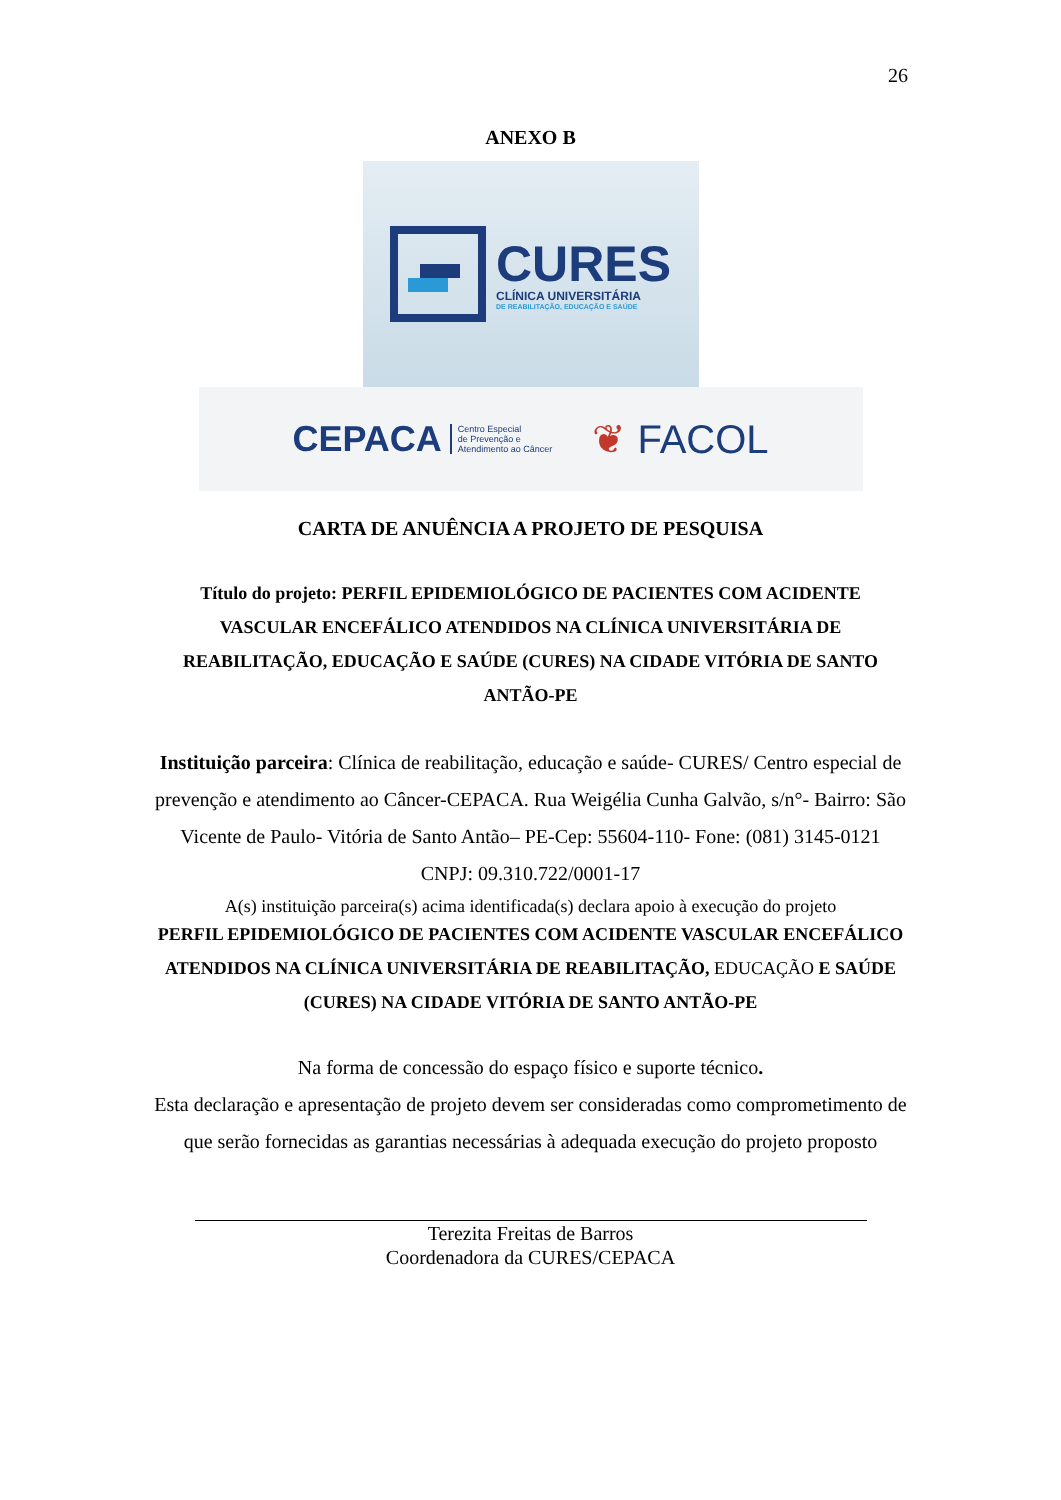26
ANEXO B
CURES
CLÍNICA UNIVERSITÁRIA
DE REABILITAÇÃO, EDUCAÇÃO E SAÚDE
CEPACA Centro Especial
de Prevenção e
Atendimento ao Câncer
❦ FACOL
CARTA DE ANUÊNCIA A PROJETO DE PESQUISA
Título do projeto: PERFIL EPIDEMIOLÓGICO DE PACIENTES COM ACIDENTE VASCULAR ENCEFÁLICO ATENDIDOS NA CLÍNICA UNIVERSITÁRIA DE REABILITAÇÃO, EDUCAÇÃO E SAÚDE (CURES) NA CIDADE VITÓRIA DE SANTO ANTÃO-PE
Instituição parceira: Clínica de reabilitação, educação e saúde- CURES/ Centro especial de prevenção e atendimento ao Câncer-CEPACA. Rua Weigélia Cunha Galvão, s/n°- Bairro: São Vicente de Paulo- Vitória de Santo Antão– PE-Cep: 55604-110- Fone: (081) 3145-0121
CNPJ: 09.310.722/0001-17
A(s) instituição parceira(s) acima identificada(s) declara apoio à execução do projeto
PERFIL EPIDEMIOLÓGICO DE PACIENTES COM ACIDENTE VASCULAR ENCEFÁLICO ATENDIDOS NA CLÍNICA UNIVERSITÁRIA DE REABILITAÇÃO, EDUCAÇÃO E SAÚDE (CURES) NA CIDADE VITÓRIA DE SANTO ANTÃO-PE
Na forma de concessão do espaço físico e suporte técnico.
Esta declaração e apresentação de projeto devem ser consideradas como comprometimento de que serão fornecidas as garantias necessárias à adequada execução do projeto proposto
Terezita Freitas de Barros
Coordenadora da CURES/CEPACA